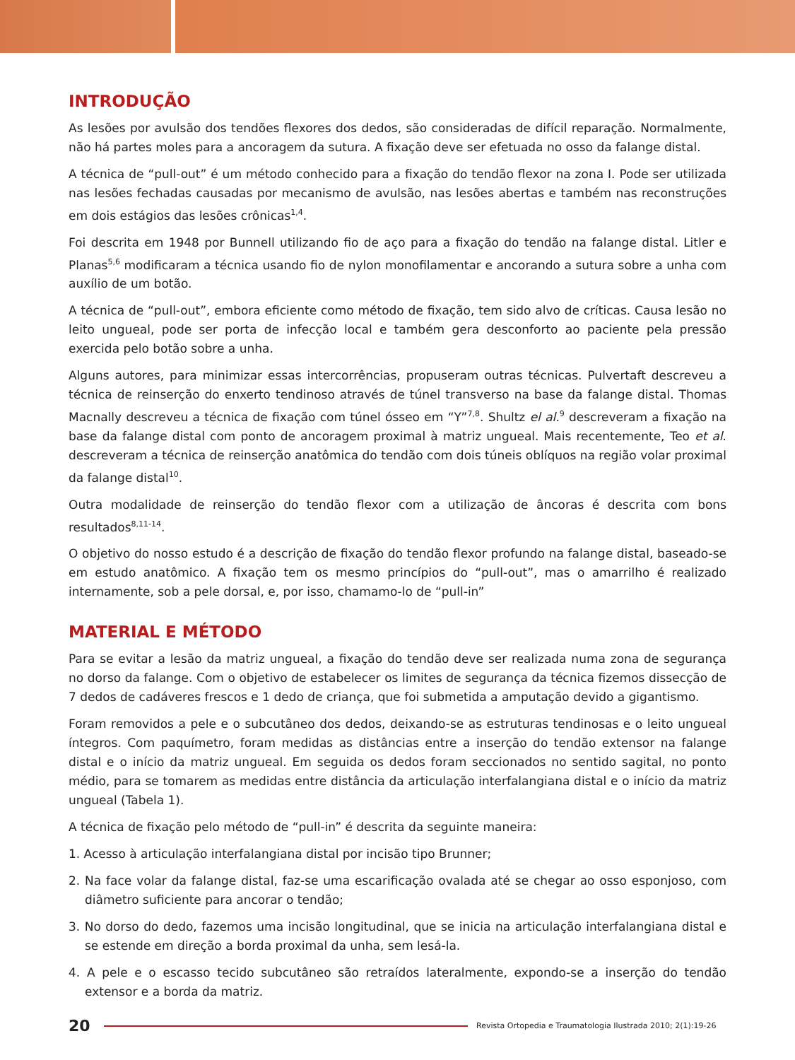INTRODUÇÃO
As lesões por avulsão dos tendões flexores dos dedos, são consideradas de difícil reparação. Normalmente, não há partes moles para a ancoragem da sutura. A fixação deve ser efetuada no osso da falange distal.
A técnica de “pull-out” é um método conhecido para a fixação do tendão flexor na zona I. Pode ser utilizada nas lesões fechadas causadas por mecanismo de avulsão, nas lesões abertas e também nas reconstruções em dois estágios das lesões crônicas<sup>1,4</sup>.
Foi descrita em 1948 por Bunnell utilizando fio de aço para a fixação do tendão na falange distal. Litler e Planas<sup>5,6</sup> modificaram a técnica usando fio de nylon monofilamentar e ancorando a sutura sobre a unha com auxílio de um botão.
A técnica de “pull-out”, embora eficiente como método de fixação, tem sido alvo de críticas. Causa lesão no leito ungueal, pode ser porta de infecção local e também gera desconforto ao paciente pela pressão exercida pelo botão sobre a unha.
Alguns autores, para minimizar essas intercorrências, propuseram outras técnicas. Pulvertaft descreveu a técnica de reinserção do enxerto tendinoso através de túnel transverso na base da falange distal. Thomas Macnally descreveu a técnica de fixação com túnel ósseo em “Y”<sup>7,8</sup>. Shultz el al.<sup>9</sup> descreveram a fixação na base da falange distal com ponto de ancoragem proximal à matriz ungueal. Mais recentemente, Teo et al. descreveram a técnica de reinserção anatômica do tendão com dois túneis oblíquos na região volar proximal da falange distal<sup>10</sup>.
Outra modalidade de reinserção do tendão flexor com a utilização de âncoras é descrita com bons resultados<sup>8,11-14</sup>.
O objetivo do nosso estudo é a descrição de fixação do tendão flexor profundo na falange distal, baseado-se em estudo anatômico. A fixação tem os mesmo princípios do “pull-out”, mas o amarrilho é realizado internamente, sob a pele dorsal, e, por isso, chamamo-lo de “pull-in”
MATERIAL E MÉTODO
Para se evitar a lesão da matriz ungueal, a fixação do tendão deve ser realizada numa zona de segurança no dorso da falange. Com o objetivo de estabelecer os limites de segurança da técnica fizemos dissecção de 7 dedos de cadáveres frescos e 1 dedo de criança, que foi submetida a amputação devido a gigantismo.
Foram removidos a pele e o subcutâneo dos dedos, deixando-se as estruturas tendinosas e o leito ungueal íntegros. Com paquímetro, foram medidas as distâncias entre a inserção do tendão extensor na falange distal e o início da matriz ungueal. Em seguida os dedos foram seccionados no sentido sagital, no ponto médio, para se tomarem as medidas entre distância da articulação interfalangiana distal e o início da matriz ungueal (Tabela 1).
A técnica de fixação pelo método de “pull-in” é descrita da seguinte maneira:
1. Acesso à articulação interfalangiana distal por incisão tipo Brunner;
2. Na face volar da falange distal, faz-se uma escarificação ovalada até se chegar ao osso esponjoso, com diâmetro suficiente para ancorar o tendão;
3. No dorso do dedo, fazemos uma incisão longitudinal, que se inicia na articulação interfalangiana distal e se estende em direção a borda proximal da unha, sem lesá-la.
4. A pele e o escasso tecido subcutâneo são retraídos lateralmente, expondo-se a inserção do tendão extensor e a borda da matriz.
20 Revista Ortopedia e Traumatologia Ilustrada 2010; 2(1):19-26